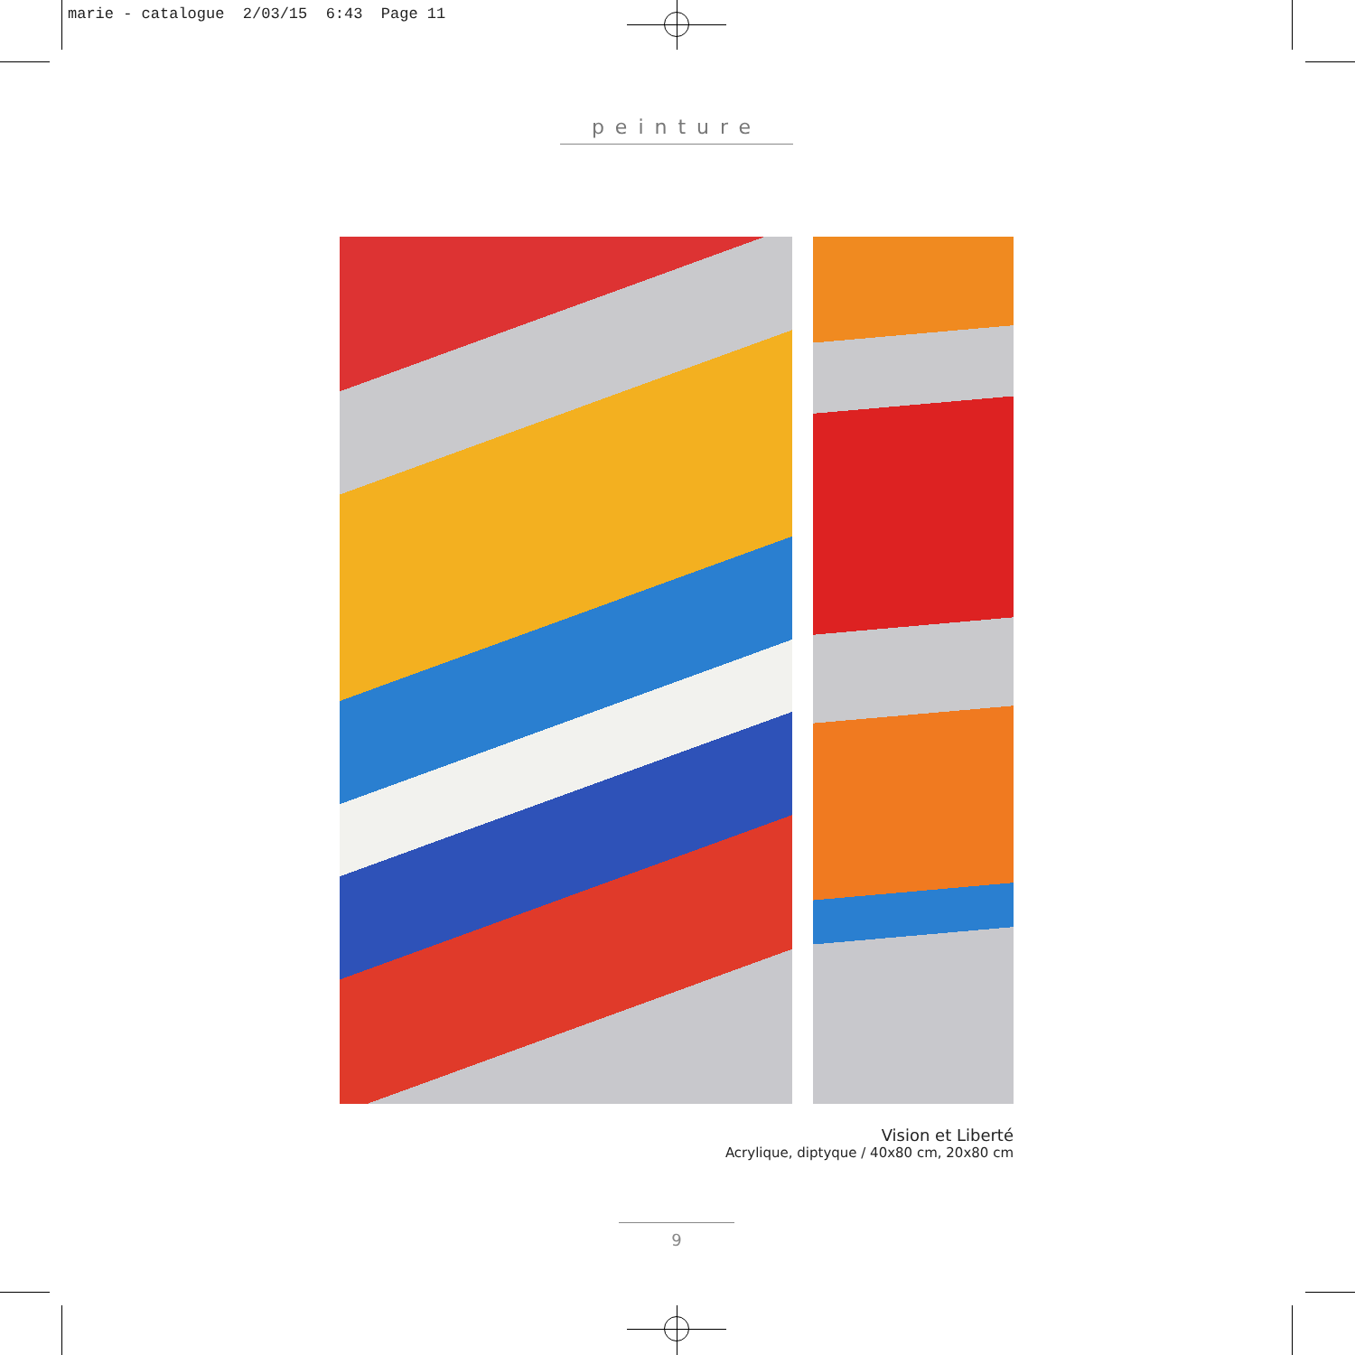marie - catalogue 2/03/15 6:43 Page 11
peinture
Vision et Liberté
Acrylique, diptyque / 40x80 cm, 20x80 cm
9